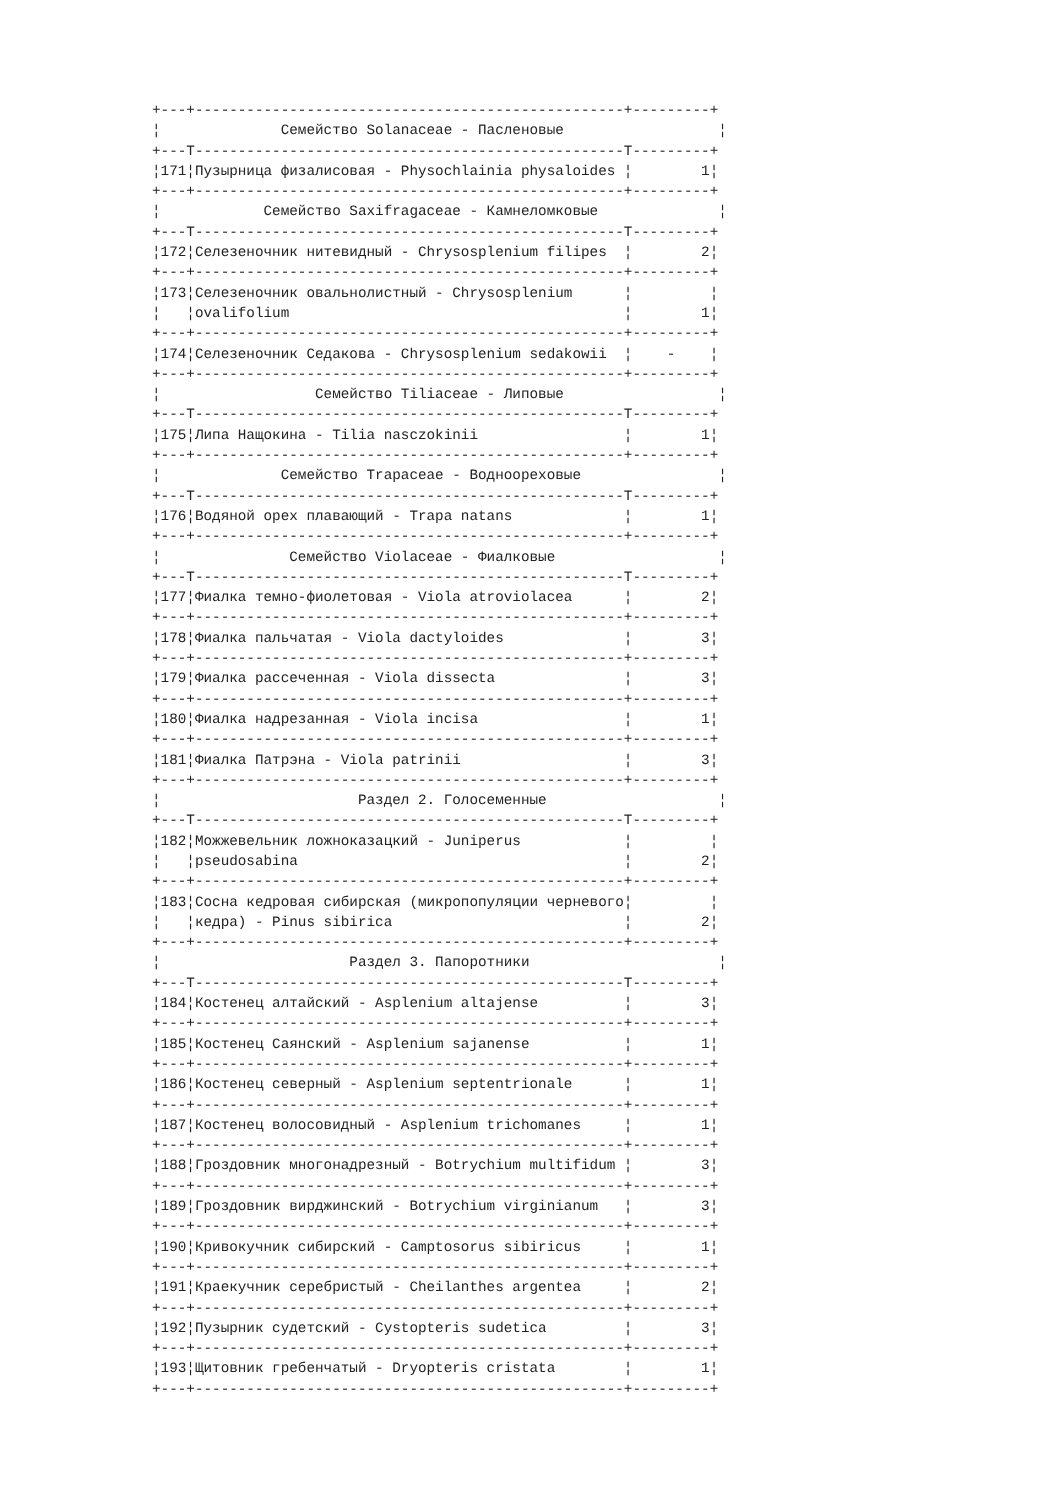+---+--------------------------------------------------+---------+
¦              Семейство Solanaceae - Пасленовые                  ¦
+---T--------------------------------------------------T---------+
¦171¦Пузырница физалисовая - Physochlainia physaloides ¦        1¦
+---+--------------------------------------------------+---------+
¦            Семейство Saxifragaceae - Камнеломковые              ¦
+---T--------------------------------------------------T---------+
¦172¦Селезеночник нитевидный - Chrysosplenium filipes  ¦        2¦
+---+--------------------------------------------------+---------+
¦173¦Селезеночник овальнолистный - Chrysosplenium      ¦         ¦
¦   ¦ovalifolium                                       ¦        1¦
+---+--------------------------------------------------+---------+
¦174¦Селезеночник Седакова - Chrysosplenium sedakowii  ¦    -    ¦
+---+--------------------------------------------------+---------+
¦                  Семейство Tiliaceae - Липовые                  ¦
+---T--------------------------------------------------T---------+
¦175¦Липа Нащокина - Tilia nasczokinii                 ¦        1¦
+---+--------------------------------------------------+---------+
¦              Семейство Trapaceae - Водноореховые                ¦
+---T--------------------------------------------------T---------+
¦176¦Водяной орех плавающий - Trapa natans             ¦        1¦
+---+--------------------------------------------------+---------+
¦               Семейство Violaceae - Фиалковые                   ¦
+---T--------------------------------------------------T---------+
¦177¦Фиалка темно-фиолетовая - Viola atroviolacea      ¦        2¦
+---+--------------------------------------------------+---------+
¦178¦Фиалка пальчатая - Viola dactyloides              ¦        3¦
+---+--------------------------------------------------+---------+
¦179¦Фиалка рассеченная - Viola dissecta               ¦        3¦
+---+--------------------------------------------------+---------+
¦180¦Фиалка надрезанная - Viola incisa                 ¦        1¦
+---+--------------------------------------------------+---------+
¦181¦Фиалка Патрэна - Viola patrinii                   ¦        3¦
+---+--------------------------------------------------+---------+
¦                       Раздел 2. Голосеменные                    ¦
+---T--------------------------------------------------T---------+
¦182¦Можжевельник ложноказацкий - Juniperus            ¦         ¦
¦   ¦pseudosabina                                      ¦        2¦
+---+--------------------------------------------------+---------+
¦183¦Сосна кедровая сибирская (микропопуляции черневого¦         ¦
¦   ¦кедра) - Pinus sibirica                           ¦        2¦
+---+--------------------------------------------------+---------+
¦                      Раздел 3. Папоротники                      ¦
+---T--------------------------------------------------T---------+
¦184¦Костенец алтайский - Asplenium altajense          ¦        3¦
+---+--------------------------------------------------+---------+
¦185¦Костенец Саянский - Asplenium sajanense           ¦        1¦
+---+--------------------------------------------------+---------+
¦186¦Костенец северный - Asplenium septentrionale      ¦        1¦
+---+--------------------------------------------------+---------+
¦187¦Костенец волосовидный - Asplenium trichomanes     ¦        1¦
+---+--------------------------------------------------+---------+
¦188¦Гроздовник многонадрезный - Botrychium multifidum ¦        3¦
+---+--------------------------------------------------+---------+
¦189¦Гроздовник вирджинский - Botrychium virginianum   ¦        3¦
+---+--------------------------------------------------+---------+
¦190¦Кривокучник сибирский - Camptosorus sibiricus     ¦        1¦
+---+--------------------------------------------------+---------+
¦191¦Краекучник серебристый - Cheilanthes argentea     ¦        2¦
+---+--------------------------------------------------+---------+
¦192¦Пузырник судетский - Cystopteris sudetica         ¦        3¦
+---+--------------------------------------------------+---------+
¦193¦Щитовник гребенчатый - Dryopteris cristata        ¦        1¦
+---+--------------------------------------------------+---------+